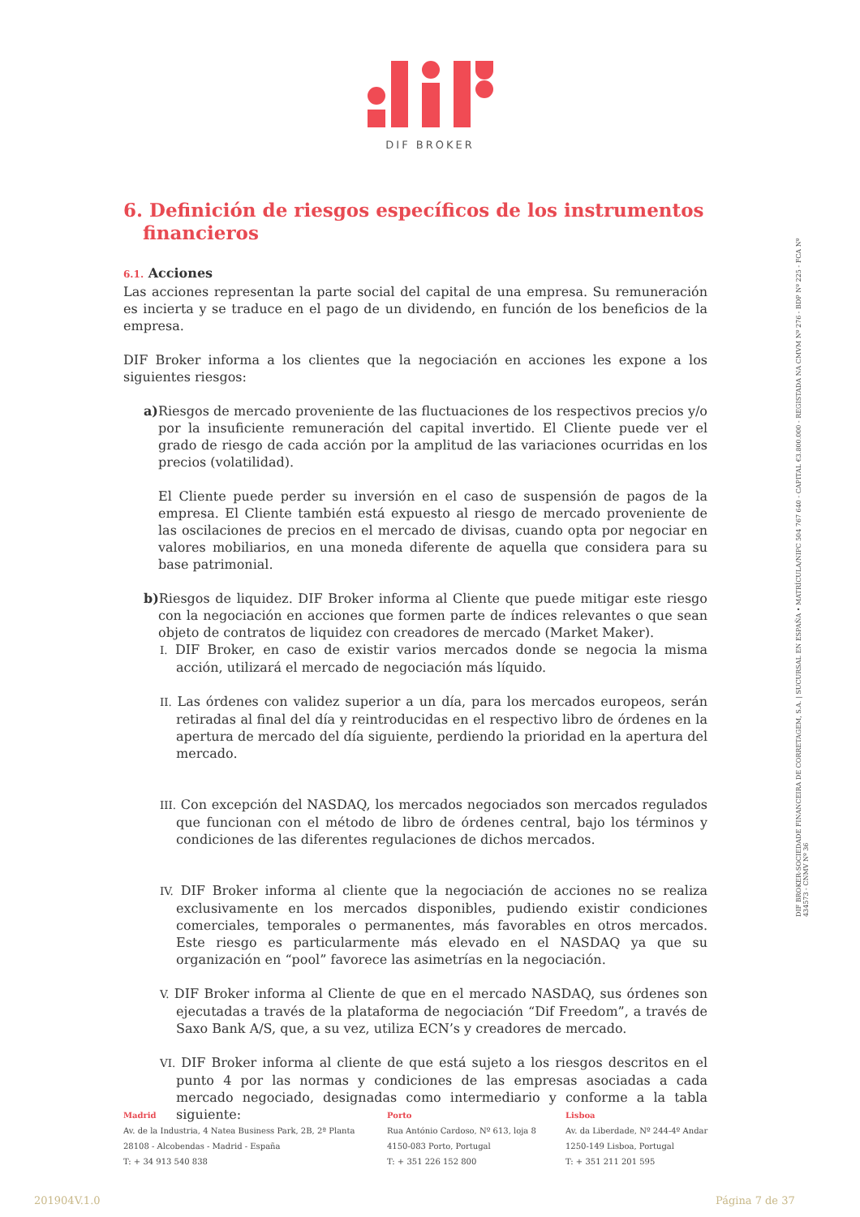DIF BROKER
DIF BROKER-SOCIEDADE FINANCEIRA DE CORRETAGEM, S.A. | SUCURSAL EN ESPAÑA • MATRÍCULA/NIPC 504 767 640 - CAPITAL €3.800.000 - REGISTADA NA CMVM Nº 276 - BDP Nº 225 - FCA Nº 434573 - CNMV Nº 36
6. Definición de riesgos específicos de los instrumentos financieros
6.1. Acciones
Las acciones representan la parte social del capital de una empresa. Su remuneración es incierta y se traduce en el pago de un dividendo, en función de los beneficios de la empresa.
DIF Broker informa a los clientes que la negociación en acciones les expone a los siguientes riesgos:
a) Riesgos de mercado proveniente de las fluctuaciones de los respectivos precios y/o por la insuficiente remuneración del capital invertido. El Cliente puede ver el grado de riesgo de cada acción por la amplitud de las variaciones ocurridas en los precios (volatilidad).
El Cliente puede perder su inversión en el caso de suspensión de pagos de la empresa. El Cliente también está expuesto al riesgo de mercado proveniente de las oscilaciones de precios en el mercado de divisas, cuando opta por negociar en valores mobiliarios, en una moneda diferente de aquella que considera para su base patrimonial.
b) Riesgos de liquidez. DIF Broker informa al Cliente que puede mitigar este riesgo con la negociación en acciones que formen parte de índices relevantes o que sean objeto de contratos de liquidez con creadores de mercado (Market Maker).
I. DIF Broker, en caso de existir varios mercados donde se negocia la misma acción, utilizará el mercado de negociación más líquido.
II. Las órdenes con validez superior a un día, para los mercados europeos, serán retiradas al final del día y reintroducidas en el respectivo libro de órdenes en la apertura de mercado del día siguiente, perdiendo la prioridad en la apertura del mercado.
III. Con excepción del NASDAQ, los mercados negociados son mercados regulados que funcionan con el método de libro de órdenes central, bajo los términos y condiciones de las diferentes regulaciones de dichos mercados.
IV. DIF Broker informa al cliente que la negociación de acciones no se realiza exclusivamente en los mercados disponibles, pudiendo existir condiciones comerciales, temporales o permanentes, más favorables en otros mercados. Este riesgo es particularmente más elevado en el NASDAQ ya que su organización en “pool” favorece las asimetrías en la negociación.
V. DIF Broker informa al Cliente de que en el mercado NASDAQ, sus órdenes son ejecutadas a través de la plataforma de negociación “Dif Freedom”, a través de Saxo Bank A/S, que, a su vez, utiliza ECN’s y creadores de mercado.
VI. DIF Broker informa al cliente de que está sujeto a los riesgos descritos en el punto 4 por las normas y condiciones de las empresas asociadas a cada mercado negociado, designadas como intermediario y conforme a la tabla siguiente:
Madrid
Av. de la Industria, 4 Natea Business Park, 2B, 2ª Planta
28108 - Alcobendas - Madrid - España
T: + 34 913 540 838
Porto
Rua António Cardoso, Nº 613, loja 8
4150-083 Porto, Portugal
T: + 351 226 152 800
Lisboa
Av. da Liberdade, Nº 244-4º Andar
1250-149 Lisboa, Portugal
T: + 351 211 201 595
201904V.1.0 Página 7 de 37